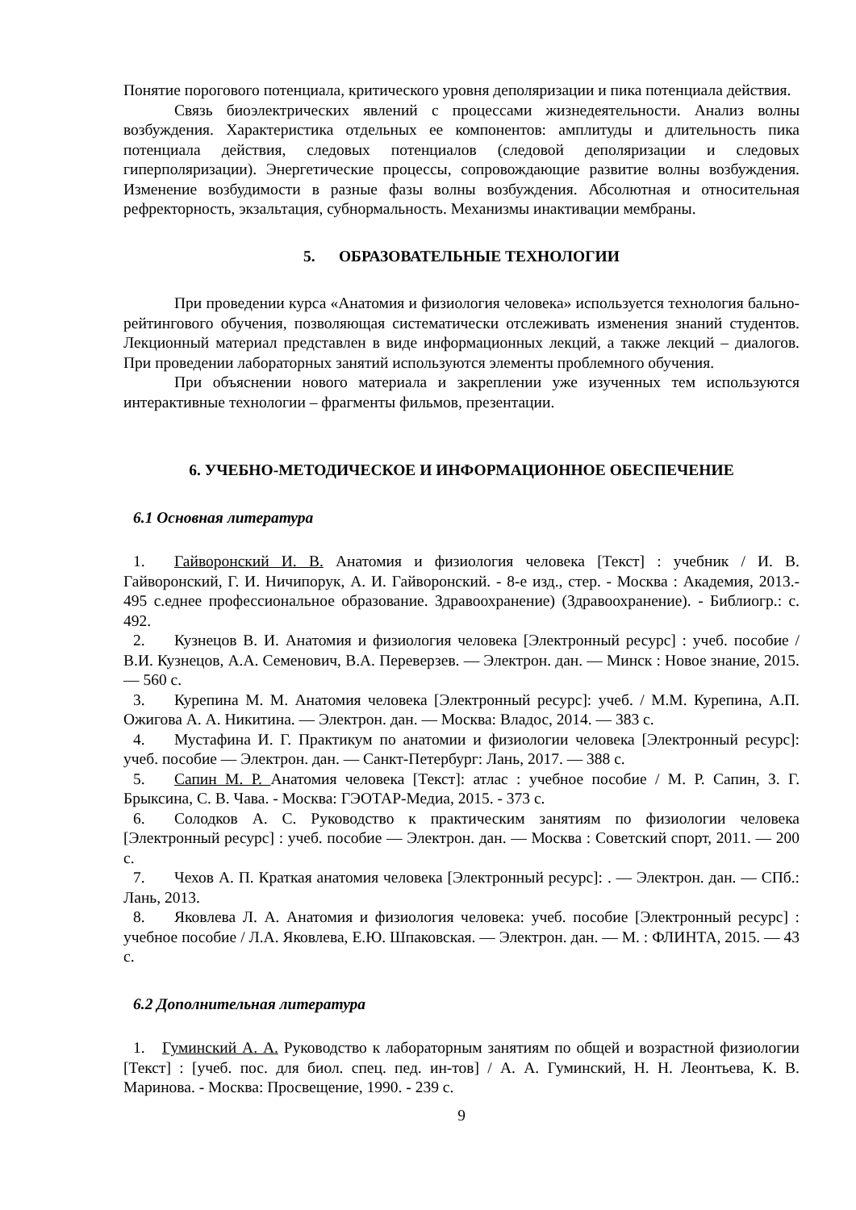Понятие порогового потенциала, критического уровня деполяризации и пика потенциала действия.
Связь биоэлектрических явлений с процессами жизнедеятельности. Анализ волны возбуждения. Характеристика отдельных ее компонентов: амплитуды и длительность пика потенциала действия, следовых потенциалов (следовой деполяризации и следовых гиперполяризации). Энергетические процессы, сопровождающие развитие волны возбуждения. Изменение возбудимости в разные фазы волны возбуждения. Абсолютная и относительная рефректорность, экзальтация, субнормальность. Механизмы инактивации мембраны.
5. ОБРАЗОВАТЕЛЬНЫЕ ТЕХНОЛОГИИ
При проведении курса «Анатомия и физиология человека» используется технология бально-рейтингового обучения, позволяющая систематически отслеживать изменения знаний студентов. Лекционный материал представлен в виде информационных лекций, а также лекций – диалогов. При проведении лабораторных занятий используются элементы проблемного обучения.
При объяснении нового материала и закреплении уже изученных тем используются интерактивные технологии – фрагменты фильмов, презентации.
6. УЧЕБНО-МЕТОДИЧЕСКОЕ И ИНФОРМАЦИОННОЕ ОБЕСПЕЧЕНИЕ
6.1 Основная литература
1. Гайворонский И. В. Анатомия и физиология человека [Текст] : учебник / И. В. Гайворонский, Г. И. Ничипорук, А. И. Гайворонский. - 8-е изд., стер. - Москва : Академия, 2013.- 495 с.еднее профессиональное образование. Здравоохранение) (Здравоохранение). - Библиогр.: с. 492.
2. Кузнецов В. И. Анатомия и физиология человека [Электронный ресурс] : учеб. пособие / В.И. Кузнецов, А.А. Семенович, В.А. Переверзев. — Электрон. дан. — Минск : Новое знание, 2015. — 560 с.
3. Курепина М. М. Анатомия человека [Электронный ресурс]: учеб. / М.М. Курепина, А.П. Ожигова А. А. Никитина. — Электрон. дан. — Москва: Владос, 2014. — 383 с.
4. Мустафина И. Г. Практикум по анатомии и физиологии человека [Электронный ресурс]: учеб. пособие — Электрон. дан. — Санкт-Петербург: Лань, 2017. — 388 с.
5. Сапин М. Р. Анатомия человека [Текст]: атлас : учебное пособие / М. Р. Сапин, З. Г. Брыксина, С. В. Чава. - Москва: ГЭОТАР-Медиа, 2015. - 373 с.
6. Солодков А. С. Руководство к практическим занятиям по физиологии человека [Электронный ресурс] : учеб. пособие — Электрон. дан. — Москва : Советский спорт, 2011. — 200 с.
7. Чехов А. П. Краткая анатомия человека [Электронный ресурс]: . — Электрон. дан. — СПб.: Лань, 2013.
8. Яковлева Л. А. Анатомия и физиология человека: учеб. пособие [Электронный ресурс] : учебное пособие / Л.А. Яковлева, Е.Ю. Шпаковская. — Электрон. дан. — М. : ФЛИНТА, 2015. — 43 с.
6.2 Дополнительная литература
1. Гуминский А. А. Руководство к лабораторным занятиям по общей и возрастной физиологии [Текст] : [учеб. пос. для биол. спец. пед. ин-тов] / А. А. Гуминский, Н. Н. Леонтьева, К. В. Маринова. - Москва: Просвещение, 1990. - 239 с.
9